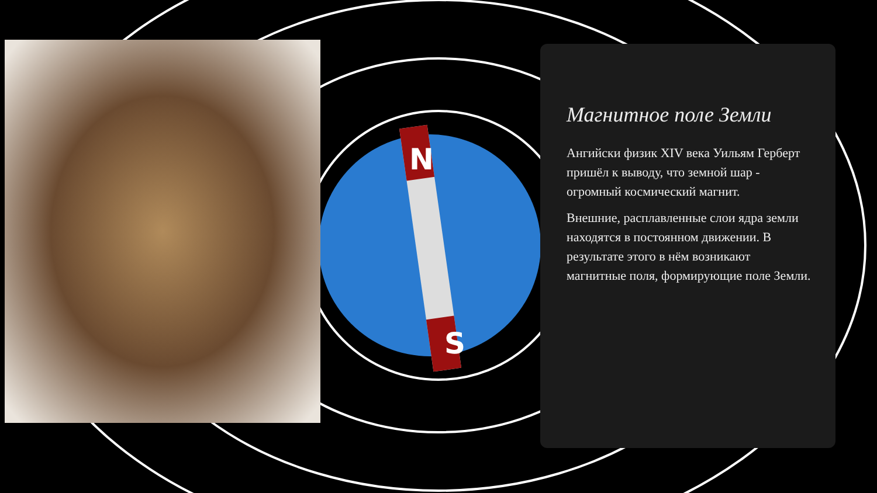N
S
Магнитное поле Земли
Ангийски физик XIV века Уильям Герберт пришёл к выводу, что земной шар - огромный космический магнит.
Внешние, расплавленные слои ядра земли находятся в постоянном движении. В результате этого в нём возникают магнитные поля, формирующие поле Земли.